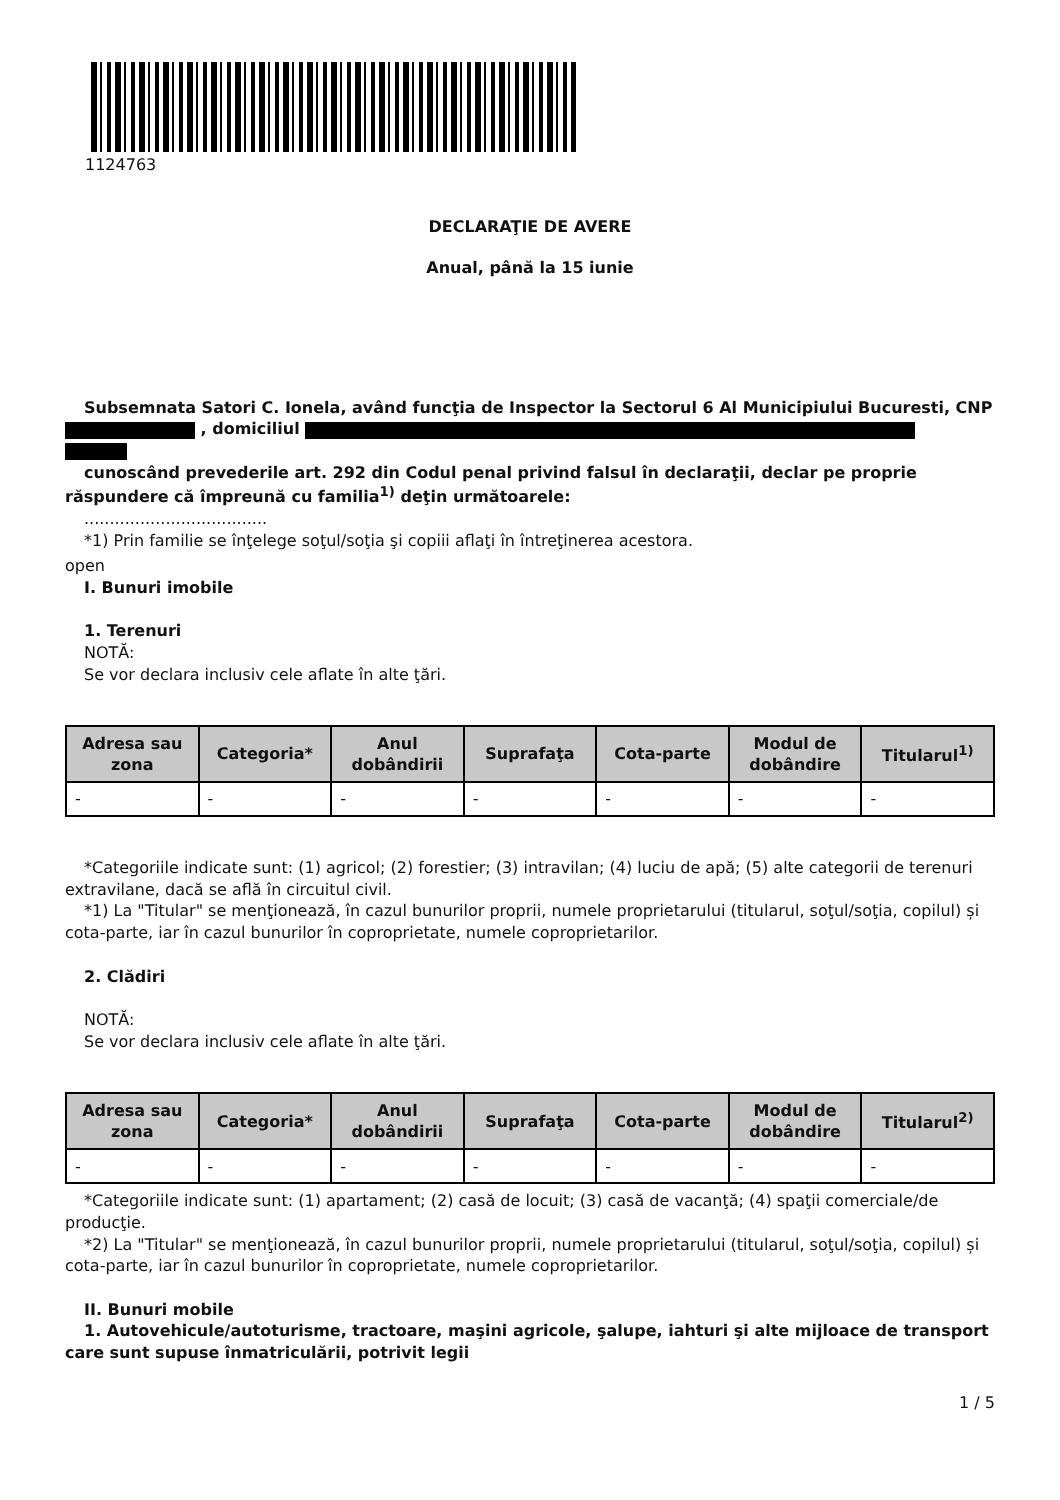1124763
DECLARAŢIE DE AVERE
Anual, până la 15 iunie
Subsemnata Satori C. Ionela, având funcţia de Inspector la Sectorul 6 Al Municipiului Bucuresti, CNP , domiciliul
cunoscând prevederile art. 292 din Codul penal privind falsul în declaraţii, declar pe proprie răspundere că împreună cu familia<sup>1)</sup> deţin următoarele:
....................................
*1) Prin familie se înţelege soţul/soţia şi copiii aflaţi în întreţinerea acestora.
open
I. Bunuri imobile
1. Terenuri
NOTĂ:
Se vor declara inclusiv cele aflate în alte ţări.
| Adresa sau zona | Categoria* | Anul dobândirii | Suprafaţa | Cota-parte | Modul de dobândire | Titularul<sup>1)</sup> |
| --- | --- | --- | --- | --- | --- | --- |
| - | - | - | - | - | - | - |
*Categoriile indicate sunt: (1) agricol; (2) forestier; (3) intravilan; (4) luciu de apă; (5) alte categorii de terenuri extravilane, dacă se află în circuitul civil.
*1) La "Titular" se menţionează, în cazul bunurilor proprii, numele proprietarului (titularul, soţul/soţia, copilul) și cota-parte, iar în cazul bunurilor în coproprietate, numele coproprietarilor.
2. Clădiri
NOTĂ:
Se vor declara inclusiv cele aflate în alte ţări.
| Adresa sau zona | Categoria* | Anul dobândirii | Suprafaţa | Cota-parte | Modul de dobândire | Titularul<sup>2)</sup> |
| --- | --- | --- | --- | --- | --- | --- |
| - | - | - | - | - | - | - |
*Categoriile indicate sunt: (1) apartament; (2) casă de locuit; (3) casă de vacanţă; (4) spaţii comerciale/de producţie.
*2) La "Titular" se menţionează, în cazul bunurilor proprii, numele proprietarului (titularul, soţul/soţia, copilul) și cota-parte, iar în cazul bunurilor în coproprietate, numele coproprietarilor.
II. Bunuri mobile
1. Autovehicule/autoturisme, tractoare, maşini agricole, şalupe, iahturi şi alte mijloace de transport care sunt supuse înmatriculării, potrivit legii
1 / 5